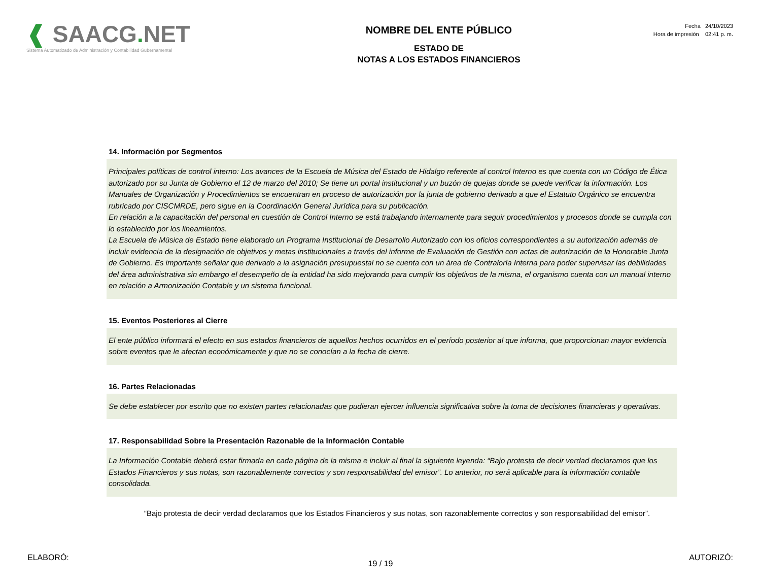❰ SAACG. NET
Sistema Automatizado de Administración y Contabilidad Gubernamental
NOMBRE DEL ENTE PÚBLICO
ESTADO DE
NOTAS A LOS ESTADOS FINANCIEROS
Fecha 24/10/2023
Hora de impresión 02:41 p. m.
14. Información por Segmentos
Principales políticas de control interno: Los avances de la Escuela de Música del Estado de Hidalgo referente al control Interno es que cuenta con un Código de Ética autorizado por su Junta de Gobierno el 12 de marzo del 2010; Se tiene un portal institucional y un buzón de quejas donde se puede verificar la información. Los Manuales de Organización y Procedimientos se encuentran en proceso de autorización por la junta de gobierno derivado a que el Estatuto Orgánico se encuentra rubricado por CISCMRDE, pero sigue en la Coordinación General Jurídica para su publicación.
En relación a la capacitación del personal en cuestión de Control Interno se está trabajando internamente para seguir procedimientos y procesos donde se cumpla con lo establecido por los lineamientos.
La Escuela de Música de Estado tiene elaborado un Programa Institucional de Desarrollo Autorizado con los oficios correspondientes a su autorización además de incluir evidencia de la designación de objetivos y metas institucionales a través del informe de Evaluación de Gestión con actas de autorización de la Honorable Junta de Gobierno. Es importante señalar que derivado a la asignación presupuestal no se cuenta con un área de Contraloría Interna para poder supervisar las debilidades del área administrativa sin embargo el desempeño de la entidad ha sido mejorando para cumplir los objetivos de la misma, el organismo cuenta con un manual interno en relación a Armonización Contable y un sistema funcional.
15. Eventos Posteriores al Cierre
El ente público informará el efecto en sus estados financieros de aquellos hechos ocurridos en el período posterior al que informa, que proporcionan mayor evidencia sobre eventos que le afectan económicamente y que no se conocían a la fecha de cierre.
16. Partes Relacionadas
Se debe establecer por escrito que no existen partes relacionadas que pudieran ejercer influencia significativa sobre la toma de decisiones financieras y operativas.
17. Responsabilidad Sobre la Presentación Razonable de la Información Contable
La Información Contable deberá estar firmada en cada página de la misma e incluir al final la siguiente leyenda: “Bajo protesta de decir verdad declaramos que los Estados Financieros y sus notas, son razonablemente correctos y son responsabilidad del emisor”. Lo anterior, no será aplicable para la información contable consolidada.
“Bajo protesta de decir verdad declaramos que los Estados Financieros y sus notas, son razonablemente correctos y son responsabilidad del emisor”.
ELABORÓ: AUTORIZÓ:
19 / 19